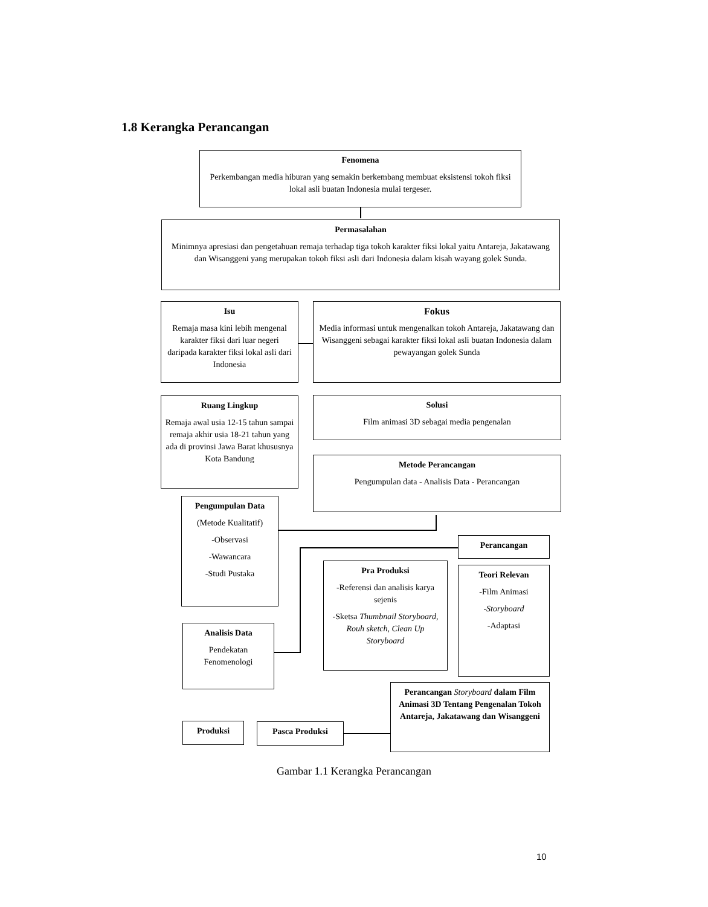1.8 Kerangka Perancangan
Fenomena
Perkembangan media hiburan yang semakin berkembang membuat eksistensi tokoh fiksi lokal asli buatan Indonesia mulai tergeser.
Permasalahan
Minimnya apresiasi dan pengetahuan remaja terhadap tiga tokoh karakter fiksi lokal yaitu Antareja, Jakatawang dan Wisanggeni yang merupakan tokoh fiksi asli dari Indonesia dalam kisah wayang golek Sunda.
Isu
Remaja masa kini lebih mengenal karakter fiksi dari luar negeri daripada karakter fiksi lokal asli dari Indonesia
Fokus
Media informasi untuk mengenalkan tokoh Antareja, Jakatawang dan Wisanggeni sebagai karakter fiksi lokal asli buatan Indonesia dalam pewayangan golek Sunda
Ruang Lingkup
Remaja awal usia 12-15 tahun sampai remaja akhir usia 18-21 tahun yang ada di provinsi Jawa Barat khususnya Kota Bandung
Solusi
Film animasi 3D sebagai media pengenalan
Metode Perancangan
Pengumpulan data - Analisis Data - Perancangan
Pengumpulan Data
(Metode Kualitatif)
-Observasi
-Wawancara
-Studi Pustaka
Perancangan
Pra Produksi
-Referensi dan analisis karya sejenis
-Sketsa Thumbnail Storyboard, Rouh sketch, Clean Up Storyboard
Teori Relevan
-Film Animasi
-Storyboard
-Adaptasi
Analisis Data
Pendekatan Fenomenologi
Perancangan Storyboard dalam Film Animasi 3D Tentang Pengenalan Tokoh Antareja, Jakatawang dan Wisanggeni
Produksi Pasca Produksi
Gambar 1.1 Kerangka Perancangan
10